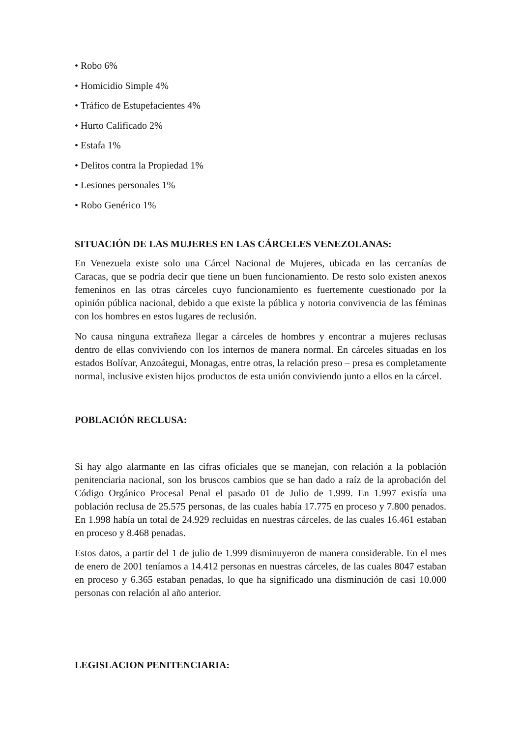• Robo 6%
• Homicidio Simple 4%
• Tráfico de Estupefacientes 4%
• Hurto Calificado 2%
• Estafa 1%
• Delitos contra la Propiedad 1%
• Lesiones personales 1%
• Robo Genérico 1%
SITUACIÓN DE LAS MUJERES EN LAS CÁRCELES VENEZOLANAS:
En Venezuela existe solo una Cárcel Nacional de Mujeres, ubicada en las cercanías de Caracas, que se podría decir que tiene un buen funcionamiento. De resto solo existen anexos femeninos en las otras cárceles cuyo funcionamiento es fuertemente cuestionado por la opinión pública nacional, debido a que existe la pública y notoria convivencia de las féminas con los hombres en estos lugares de reclusión.
No causa ninguna extrañeza llegar a cárceles de hombres y encontrar a mujeres reclusas dentro de ellas conviviendo con los internos de manera normal. En cárceles situadas en los estados Bolívar, Anzoátegui, Monagas, entre otras, la relación preso – presa es completamente normal, inclusive existen hijos productos de esta unión conviviendo junto a ellos en la cárcel.
POBLACIÓN RECLUSA:
Si hay algo alarmante en las cifras oficiales que se manejan, con relación a la población penitenciaria nacional, son los bruscos cambios que se han dado a raíz de la aprobación del Código Orgánico Procesal Penal el pasado 01 de Julio de 1.999. En 1.997 existía una población reclusa de 25.575 personas, de las cuales había 17.775 en proceso y 7.800 penados. En 1.998 había un total de 24.929 recluidas en nuestras cárceles, de las cuales 16.461 estaban en proceso y 8.468 penadas.
Estos datos, a partir del 1 de julio de 1.999 disminuyeron de manera considerable. En el mes de enero de 2001 teníamos a 14.412 personas en nuestras cárceles, de las cuales 8047 estaban en proceso y 6.365 estaban penadas, lo que ha significado una disminución de casi 10.000 personas con relación al año anterior.
LEGISLACION PENITENCIARIA: